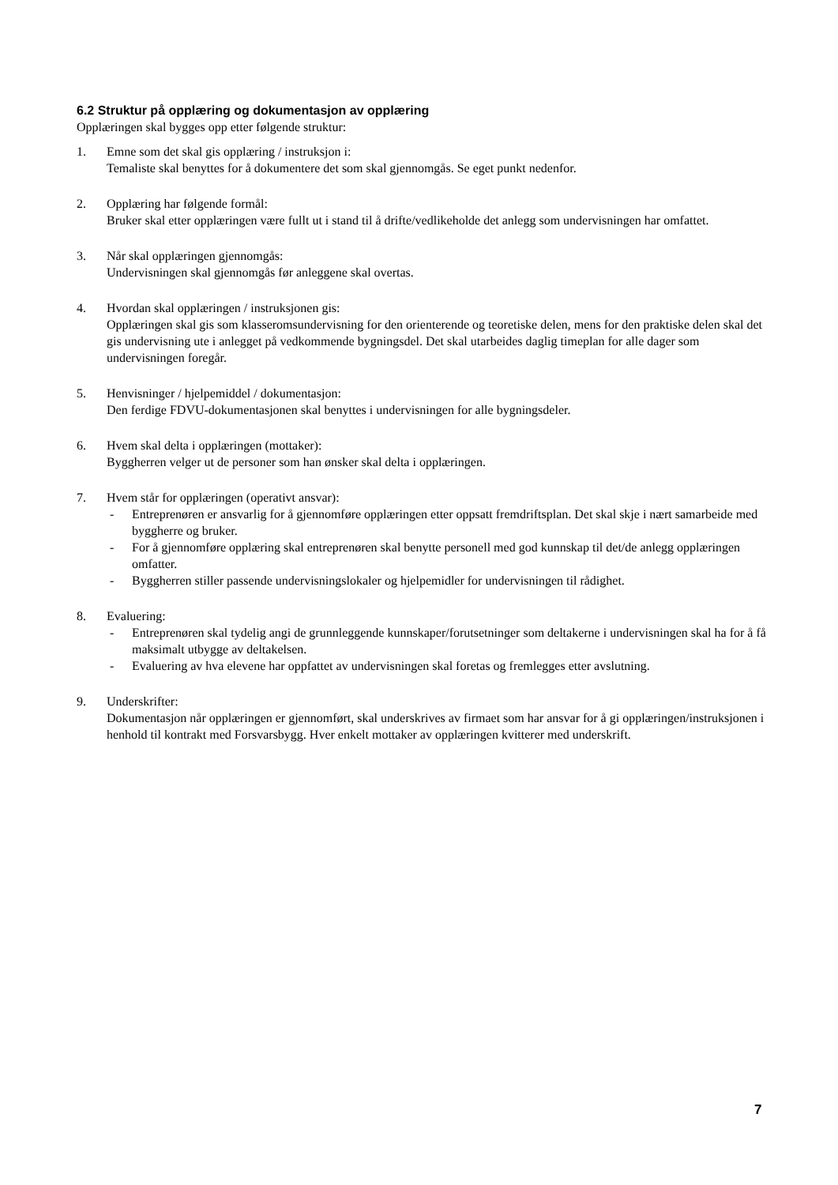6.2 Struktur på opplæring og dokumentasjon av opplæring
Opplæringen skal bygges opp etter følgende struktur:
1. Emne som det skal gis opplæring / instruksjon i:
Temaliste skal benyttes for å dokumentere det som skal gjennomgås. Se eget punkt nedenfor.
2. Opplæring har følgende formål:
Bruker skal etter opplæringen være fullt ut i stand til å drifte/vedlikeholde det anlegg som undervisningen har omfattet.
3. Når skal opplæringen gjennomgås:
Undervisningen skal gjennomgås før anleggene skal overtas.
4. Hvordan skal opplæringen / instruksjonen gis:
Opplæringen skal gis som klasseromsundervisning for den orienterende og teoretiske delen, mens for den praktiske delen skal det gis undervisning ute i anlegget på vedkommende bygningsdel. Det skal utarbeides daglig timeplan for alle dager som undervisningen foregår.
5. Henvisninger / hjelpemiddel / dokumentasjon:
Den ferdige FDVU-dokumentasjonen skal benyttes i undervisningen for alle bygningsdeler.
6. Hvem skal delta i opplæringen (mottaker):
Byggherren velger ut de personer som han ønsker skal delta i opplæringen.
7. Hvem står for opplæringen (operativt ansvar):
- Entreprenøren er ansvarlig for å gjennomføre opplæringen etter oppsatt fremdriftsplan. Det skal skje i nært samarbeide med byggherre og bruker.
- For å gjennomføre opplæring skal entreprenøren skal benytte personell med god kunnskap til det/de anlegg opplæringen omfatter.
- Byggherren stiller passende undervisningslokaler og hjelpemidler for undervisningen til rådighet.
8. Evaluering:
- Entreprenøren skal tydelig angi de grunnleggende kunnskaper/forutsetninger som deltakerne i undervisningen skal ha for å få maksimalt utbygge av deltakelsen.
- Evaluering av hva elevene har oppfattet av undervisningen skal foretas og fremlegges etter avslutning.
9. Underskrifter:
Dokumentasjon når opplæringen er gjennomført, skal underskrives av firmaet som har ansvar for å gi opplæringen/instruksjonen i henhold til kontrakt med Forsvarsbygg. Hver enkelt mottaker av opplæringen kvitterer med underskrift.
7